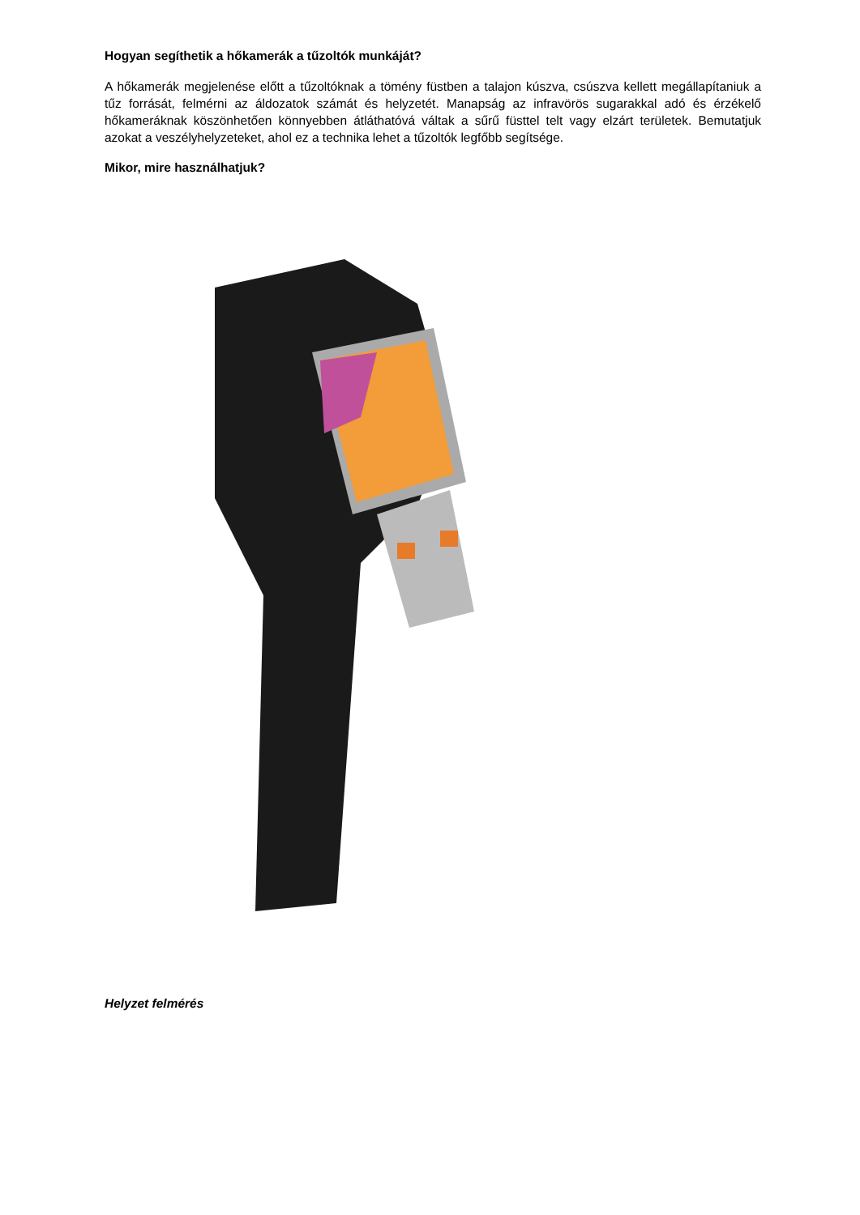Hogyan segíthetik a hőkamerák a tűzoltók munkáját?
A hőkamerák megjelenése előtt a tűzoltóknak a tömény füstben a talajon kúszva, csúszva kellett megállapítaniuk a tűz forrását, felmérni az áldozatok számát és helyzetét. Manapság az infravörös sugarakkal adó és érzékelő hőkameráknak köszönhetően könnyebben átláthatóvá váltak a sűrű füsttel telt vagy elzárt területek. Bemutatjuk azokat a veszélyhelyzeteket, ahol ez a technika lehet a tűzoltók legfőbb segítsége.
Mikor, mire használhatjuk?
Helyzet felmérés